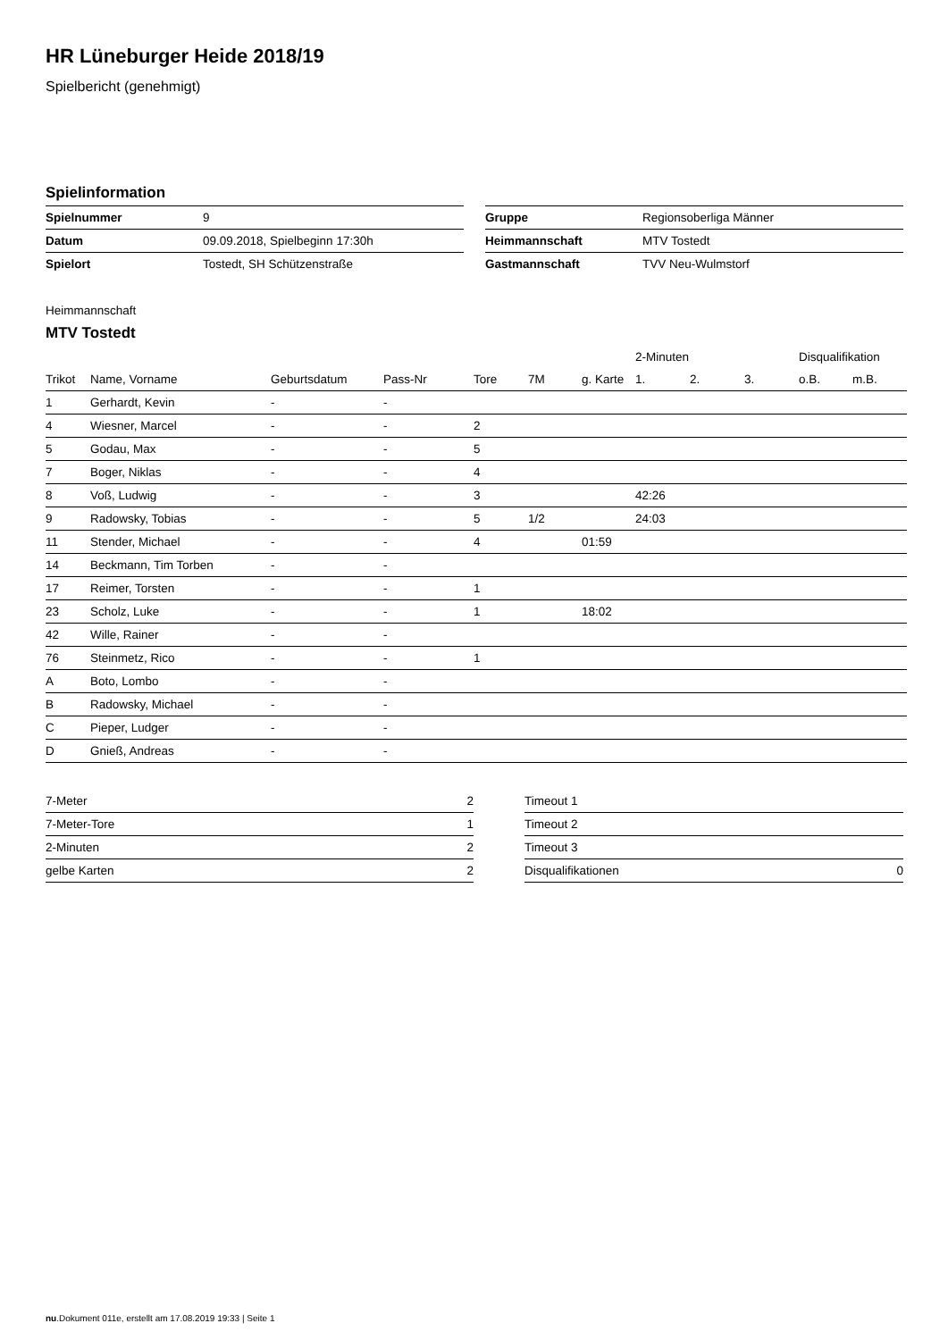HR Lüneburger Heide 2018/19
Spielbericht (genehmigt)
Spielinformation
| Spielnummer | 9 |
| Datum | 09.09.2018, Spielbeginn 17:30h |
| Spielort | Tostedt, SH Schützenstraße |
| Gruppe | Regionsoberliga Männer |
| Heimmannschaft | MTV Tostedt |
| Gastmannschaft | TVV Neu-Wulmstorf |
Heimmannschaft
MTV Tostedt
| | | | | | | | 2-Minuten | | | Disqualifikation | |
| --- | --- | --- | --- | --- | --- | --- | --- | --- | --- | --- | --- |
| Trikot | Name, Vorname | Geburtsdatum | Pass-Nr | Tore | 7M | g. Karte | 1. | 2. | 3. | o.B. | m.B. |
| 1 | Gerhardt, Kevin | - | - | | | | | | | | |
| 4 | Wiesner, Marcel | - | - | 2 | | | | | | | |
| 5 | Godau, Max | - | - | 5 | | | | | | | |
| 7 | Boger, Niklas | - | - | 4 | | | | | | | |
| 8 | Voß, Ludwig | - | - | 3 | | | 42:26 | | | | |
| 9 | Radowsky, Tobias | - | - | 5 | 1/2 | | 24:03 | | | | |
| 11 | Stender, Michael | - | - | 4 | | 01:59 | | | | | |
| 14 | Beckmann, Tim Torben | - | - | | | | | | | | |
| 17 | Reimer, Torsten | - | - | 1 | | | | | | | |
| 23 | Scholz, Luke | - | - | 1 | | 18:02 | | | | | |
| 42 | Wille, Rainer | - | - | | | | | | | | |
| 76 | Steinmetz, Rico | - | - | 1 | | | | | | | |
| A | Boto, Lombo | - | - | | | | | | | | |
| B | Radowsky, Michael | - | - | | | | | | | | |
| C | Pieper, Ludger | - | - | | | | | | | | |
| D | Gnieß, Andreas | - | - | | | | | | | | |
| 7-Meter | 2 |
| 7-Meter-Tore | 1 |
| 2-Minuten | 2 |
| gelbe Karten | 2 |
| Timeout 1 | |
| Timeout 2 | |
| Timeout 3 | |
| Disqualifikationen | 0 |
nu.Dokument 011e, erstellt am 17.08.2019 19:33 | Seite 1